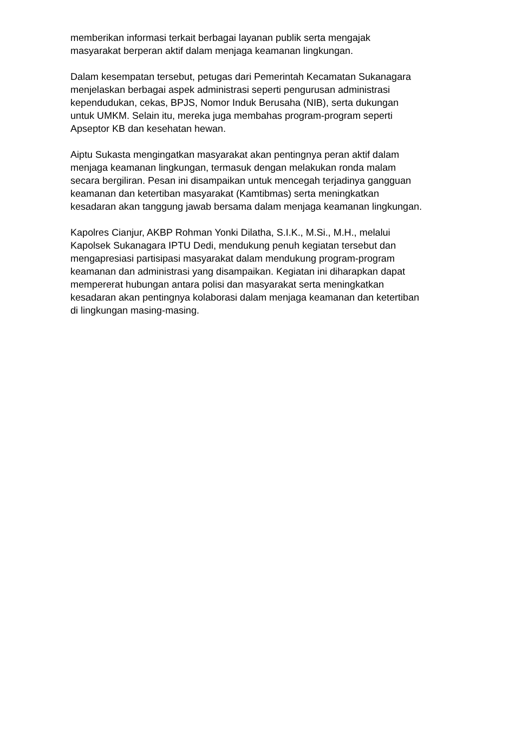memberikan informasi terkait berbagai layanan publik serta mengajak
masyarakat berperan aktif dalam menjaga keamanan lingkungan.
Dalam kesempatan tersebut, petugas dari Pemerintah Kecamatan Sukanagara
menjelaskan berbagai aspek administrasi seperti pengurusan administrasi
kependudukan, cekas, BPJS, Nomor Induk Berusaha (NIB), serta dukungan
untuk UMKM. Selain itu, mereka juga membahas program-program seperti
Apseptor KB dan kesehatan hewan.
Aiptu Sukasta mengingatkan masyarakat akan pentingnya peran aktif dalam
menjaga keamanan lingkungan, termasuk dengan melakukan ronda malam
secara bergiliran. Pesan ini disampaikan untuk mencegah terjadinya gangguan
keamanan dan ketertiban masyarakat (Kamtibmas) serta meningkatkan
kesadaran akan tanggung jawab bersama dalam menjaga keamanan lingkungan.
Kapolres Cianjur, AKBP Rohman Yonki Dilatha, S.I.K., M.Si., M.H., melalui
Kapolsek Sukanagara IPTU Dedi, mendukung penuh kegiatan tersebut dan
mengapresiasi partisipasi masyarakat dalam mendukung program-program
keamanan dan administrasi yang disampaikan. Kegiatan ini diharapkan dapat
mempererat hubungan antara polisi dan masyarakat serta meningkatkan
kesadaran akan pentingnya kolaborasi dalam menjaga keamanan dan ketertiban
di lingkungan masing-masing.